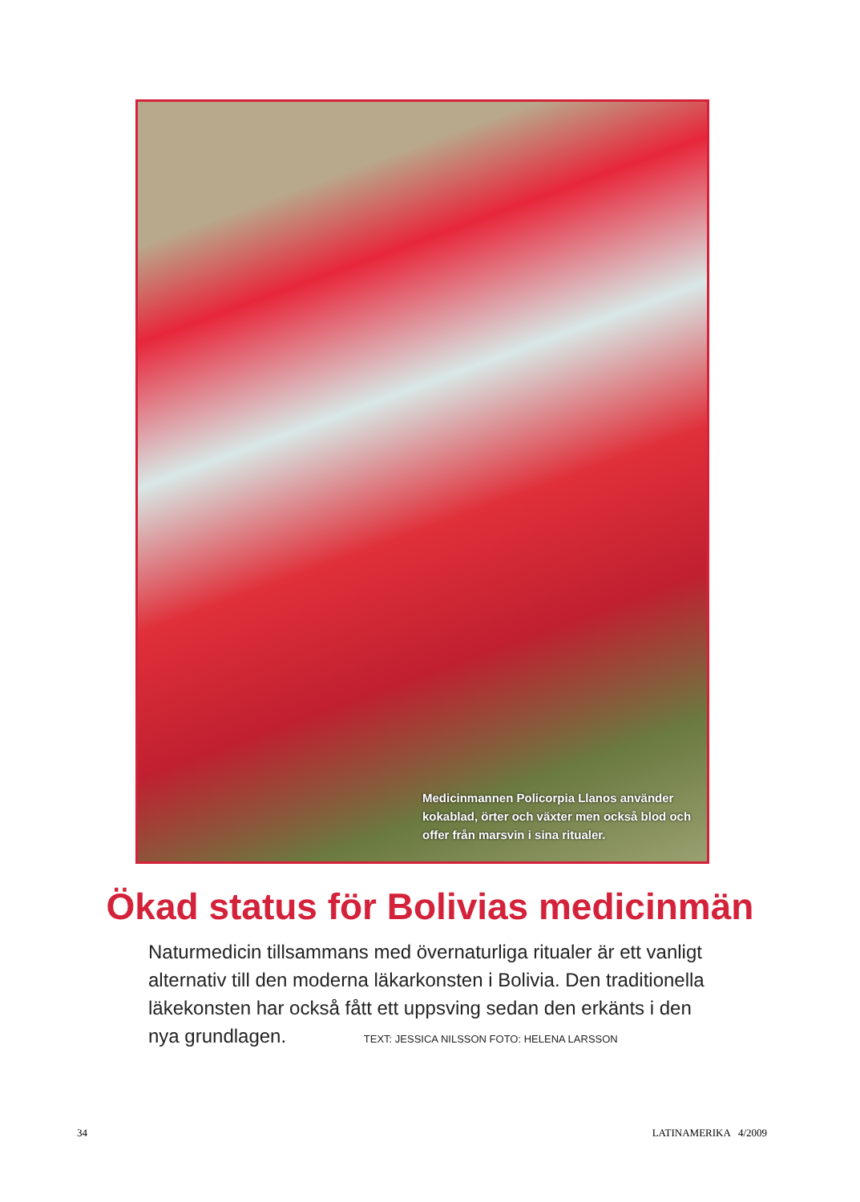Medicinmannen Policorpia Llanos använder kokablad, örter och växter men också blod och offer från marsvin i sina ritualer.
Ökad status för Bolivias medicinmän
Naturmedicin tillsammans med övernaturliga ritualer är ett vanligt alternativ till den moderna läkarkonsten i Bolivia. Den traditionella läkekonsten har också fått ett uppsving sedan den erkänts i den nya grundlagen. TEXT: JESSICA NILSSON FOTO: HELENA LARSSON
34 LATINAMERIKA 4/2009